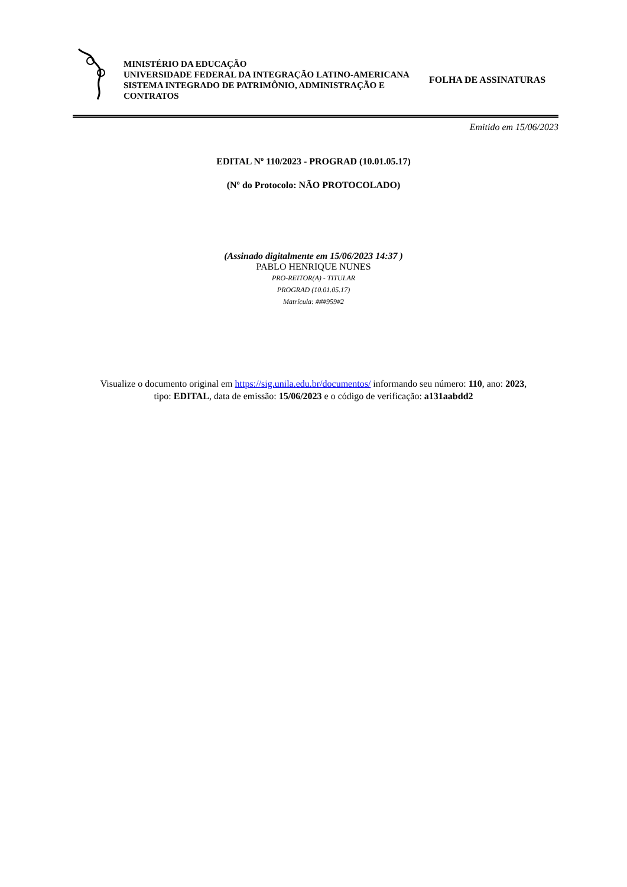MINISTÉRIO DA EDUCAÇÃO
UNIVERSIDADE FEDERAL DA INTEGRAÇÃO LATINO-AMERICANA
SISTEMA INTEGRADO DE PATRIMÔNIO, ADMINISTRAÇÃO E CONTRATOS
FOLHA DE ASSINATURAS
Emitido em 15/06/2023
EDITAL Nº 110/2023 - PROGRAD (10.01.05.17)
(Nº do Protocolo: NÃO PROTOCOLADO)
(Assinado digitalmente em 15/06/2023 14:37 )
PABLO HENRIQUE NUNES
PRO-REITOR(A) - TITULAR
PROGRAD (10.01.05.17)
Matrícula: ###959#2
Visualize o documento original em https://sig.unila.edu.br/documentos/ informando seu número: 110, ano: 2023,
tipo: EDITAL, data de emissão: 15/06/2023 e o código de verificação: a131aabdd2